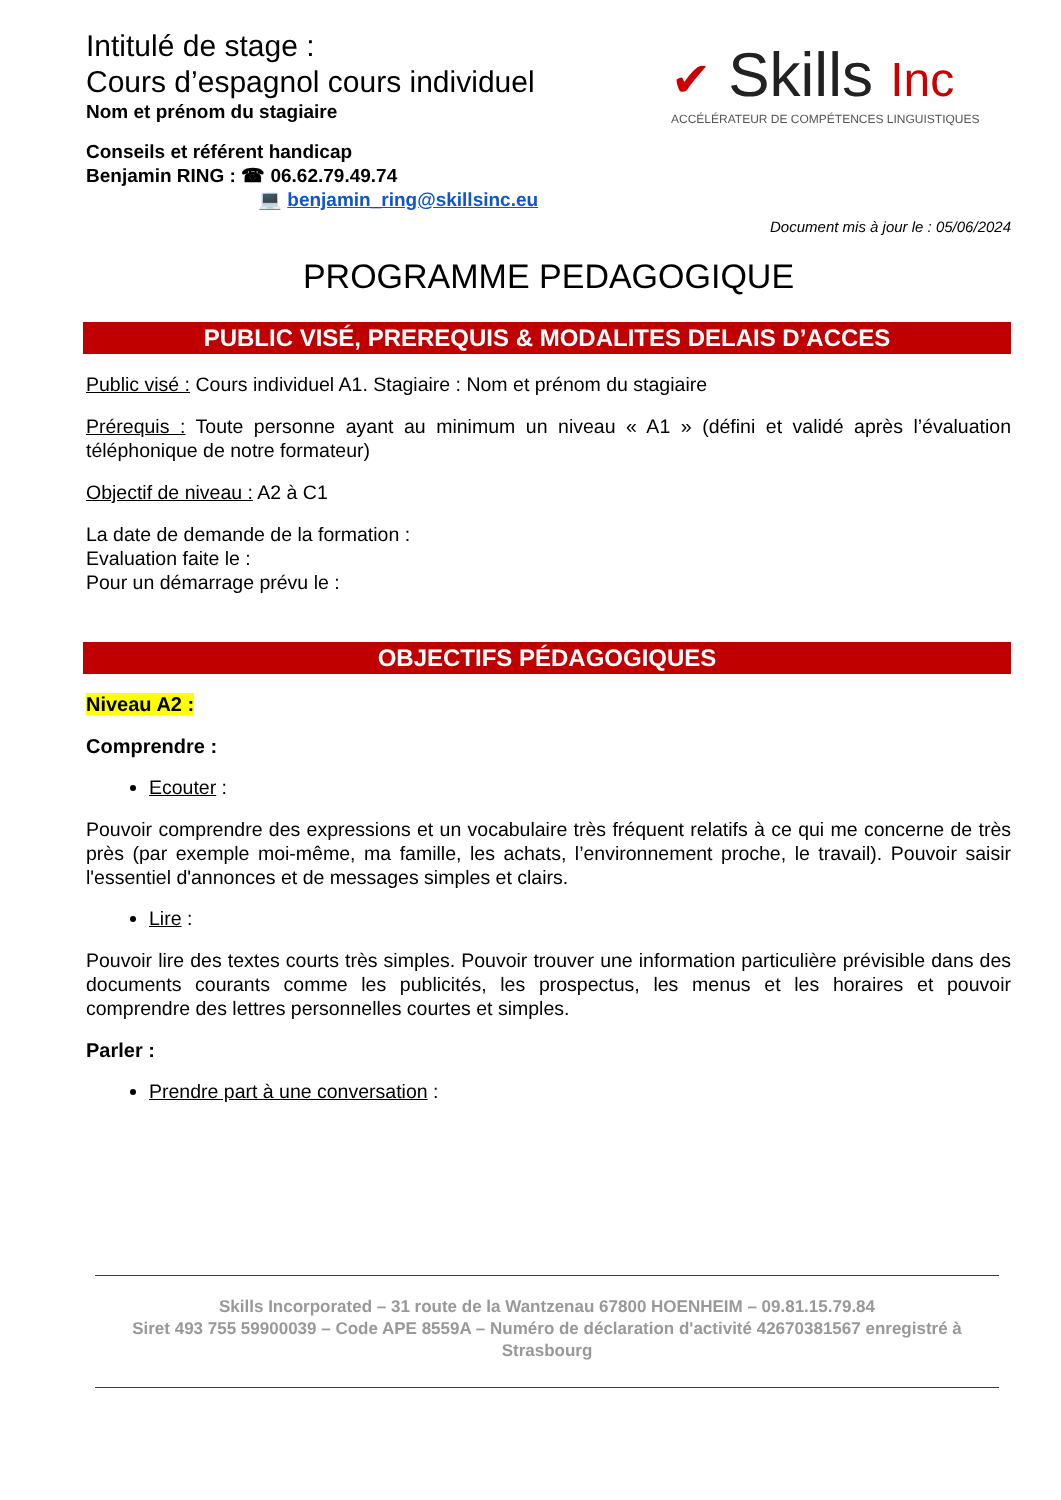Intitulé de stage :
Cours d’espagnol cours individuel
Nom et prénom du stagiaire
Conseils et référent handicap
Benjamin RING : ☎ 06.62.79.49.74
💻 benjamin_ring@skillsinc.eu
✔ Skills Inc
ACCÉLÉRATEUR DE COMPÉTENCES LINGUISTIQUES
Document mis à jour le : 05/06/2024
PROGRAMME PEDAGOGIQUE
PUBLIC VISÉ, PREREQUIS & MODALITES DELAIS D’ACCES
Public visé : Cours individuel A1. Stagiaire : Nom et prénom du stagiaire
Prérequis : Toute personne ayant au minimum un niveau « A1 » (défini et validé après l’évaluation téléphonique de notre formateur)
Objectif de niveau : A2 à C1
La date de demande de la formation :
Evaluation faite le :
Pour un démarrage prévu le :
OBJECTIFS PÉDAGOGIQUES
Niveau A2 :
Comprendre :
Ecouter :
Pouvoir comprendre des expressions et un vocabulaire très fréquent relatifs à ce qui me concerne de très près (par exemple moi-même, ma famille, les achats, l’environnement proche, le travail). Pouvoir saisir l'essentiel d'annonces et de messages simples et clairs.
Lire :
Pouvoir lire des textes courts très simples. Pouvoir trouver une information particulière prévisible dans des documents courants comme les publicités, les prospectus, les menus et les horaires et pouvoir comprendre des lettres personnelles courtes et simples.
Parler :
Prendre part à une conversation :
Skills Incorporated – 31 route de la Wantzenau 67800 HOENHEIM – 09.81.15.79.84
Siret 493 755 59900039 – Code APE 8559A – Numéro de déclaration d'activité 42670381567 enregistré à Strasbourg